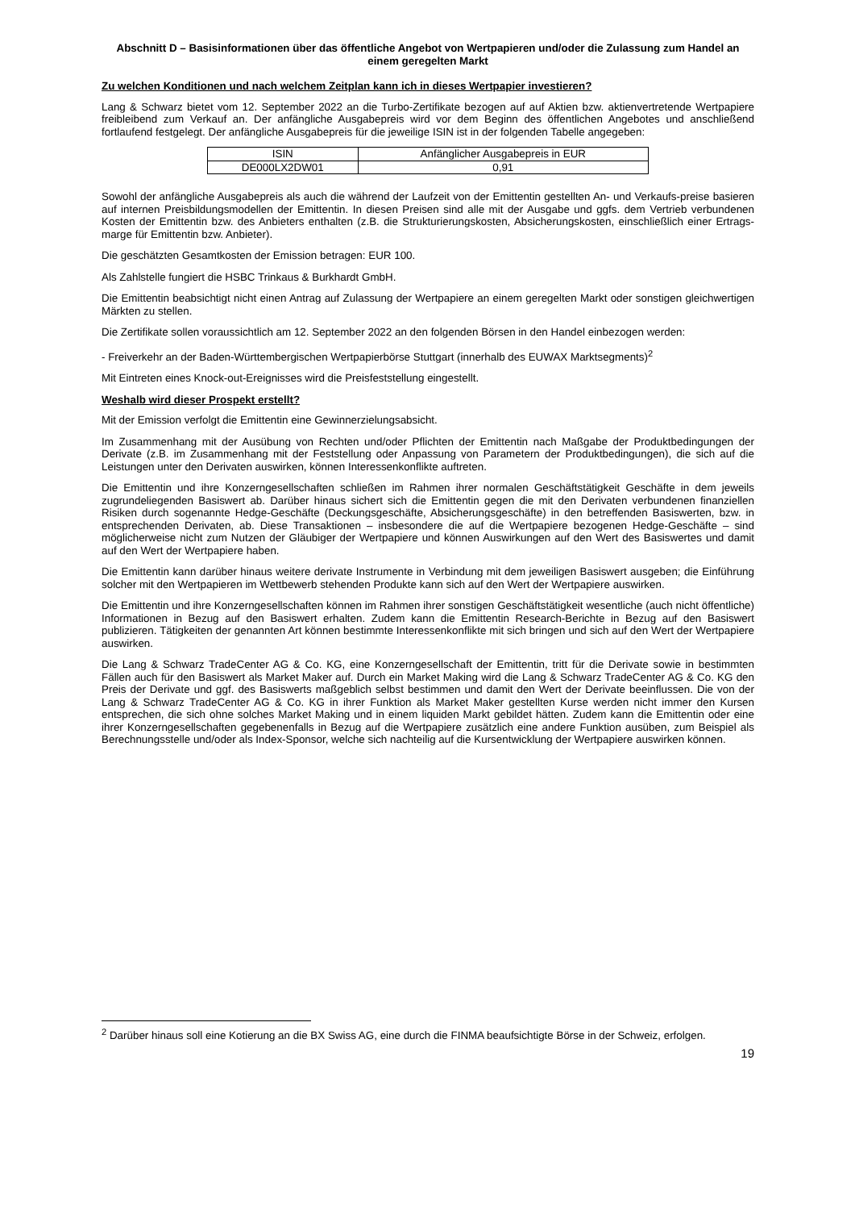Abschnitt D – Basisinformationen über das öffentliche Angebot von Wertpapieren und/oder die Zulassung zum Handel an einem geregelten Markt
Zu welchen Konditionen und nach welchem Zeitplan kann ich in dieses Wertpapier investieren?
Lang & Schwarz bietet vom 12. September 2022 an die Turbo-Zertifikate bezogen auf auf Aktien bzw. aktienvertretende Wertpapiere freibleibend zum Verkauf an. Der anfängliche Ausgabepreis wird vor dem Beginn des öffentlichen Angebotes und anschließend fortlaufend festgelegt. Der anfängliche Ausgabepreis für die jeweilige ISIN ist in der folgenden Tabelle angegeben:
| ISIN | Anfänglicher Ausgabepreis in EUR |
| --- | --- |
| DE000LX2DW01 | 0,91 |
Sowohl der anfängliche Ausgabepreis als auch die während der Laufzeit von der Emittentin gestellten An- und Verkaufs-preise basieren auf internen Preisbildungsmodellen der Emittentin. In diesen Preisen sind alle mit der Ausgabe und ggfs. dem Vertrieb verbundenen Kosten der Emittentin bzw. des Anbieters enthalten (z.B. die Strukturierungskosten, Absicherungskosten, einschließlich einer Ertrags-marge für Emittentin bzw. Anbieter).
Die geschätzten Gesamtkosten der Emission betragen: EUR 100.
Als Zahlstelle fungiert die HSBC Trinkaus & Burkhardt GmbH.
Die Emittentin beabsichtigt nicht einen Antrag auf Zulassung der Wertpapiere an einem geregelten Markt oder sonstigen gleichwertigen Märkten zu stellen.
Die Zertifikate sollen voraussichtlich am 12. September 2022 an den folgenden Börsen in den Handel einbezogen werden:
- Freiverkehr an der Baden-Württembergischen Wertpapierbörse Stuttgart (innerhalb des EUWAX Marktsegments)<sup>2</sup>
Mit Eintreten eines Knock-out-Ereignisses wird die Preisfeststellung eingestellt.
Weshalb wird dieser Prospekt erstellt?
Mit der Emission verfolgt die Emittentin eine Gewinnerzielungsabsicht.
Im Zusammenhang mit der Ausübung von Rechten und/oder Pflichten der Emittentin nach Maßgabe der Produktbedingungen der Derivate (z.B. im Zusammenhang mit der Feststellung oder Anpassung von Parametern der Produktbedingungen), die sich auf die Leistungen unter den Derivaten auswirken, können Interessenkonflikte auftreten.
Die Emittentin und ihre Konzerngesellschaften schließen im Rahmen ihrer normalen Geschäftstätigkeit Geschäfte in dem jeweils zugrundeliegenden Basiswert ab. Darüber hinaus sichert sich die Emittentin gegen die mit den Derivaten verbundenen finanziellen Risiken durch sogenannte Hedge-Geschäfte (Deckungsgeschäfte, Absicherungsgeschäfte) in den betreffenden Basiswerten, bzw. in entsprechenden Derivaten, ab. Diese Transaktionen – insbesondere die auf die Wertpapiere bezogenen Hedge-Geschäfte – sind möglicherweise nicht zum Nutzen der Gläubiger der Wertpapiere und können Auswirkungen auf den Wert des Basiswertes und damit auf den Wert der Wertpapiere haben.
Die Emittentin kann darüber hinaus weitere derivate Instrumente in Verbindung mit dem jeweiligen Basiswert ausgeben; die Einführung solcher mit den Wertpapieren im Wettbewerb stehenden Produkte kann sich auf den Wert der Wertpapiere auswirken.
Die Emittentin und ihre Konzerngesellschaften können im Rahmen ihrer sonstigen Geschäftstätigkeit wesentliche (auch nicht öffentliche) Informationen in Bezug auf den Basiswert erhalten. Zudem kann die Emittentin Research-Berichte in Bezug auf den Basiswert publizieren. Tätigkeiten der genannten Art können bestimmte Interessenkonflikte mit sich bringen und sich auf den Wert der Wertpapiere auswirken.
Die Lang & Schwarz TradeCenter AG & Co. KG, eine Konzerngesellschaft der Emittentin, tritt für die Derivate sowie in bestimmten Fällen auch für den Basiswert als Market Maker auf. Durch ein Market Making wird die Lang & Schwarz TradeCenter AG & Co. KG den Preis der Derivate und ggf. des Basiswerts maßgeblich selbst bestimmen und damit den Wert der Derivate beeinflussen. Die von der Lang & Schwarz TradeCenter AG & Co. KG in ihrer Funktion als Market Maker gestellten Kurse werden nicht immer den Kursen entsprechen, die sich ohne solches Market Making und in einem liquiden Markt gebildet hätten. Zudem kann die Emittentin oder eine ihrer Konzerngesellschaften gegebenenfalls in Bezug auf die Wertpapiere zusätzlich eine andere Funktion ausüben, zum Beispiel als Berechnungsstelle und/oder als Index-Sponsor, welche sich nachteilig auf die Kursentwicklung der Wertpapiere auswirken können.
<sup>2</sup> Darüber hinaus soll eine Kotierung an die BX Swiss AG, eine durch die FINMA beaufsichtigte Börse in der Schweiz, erfolgen.
19